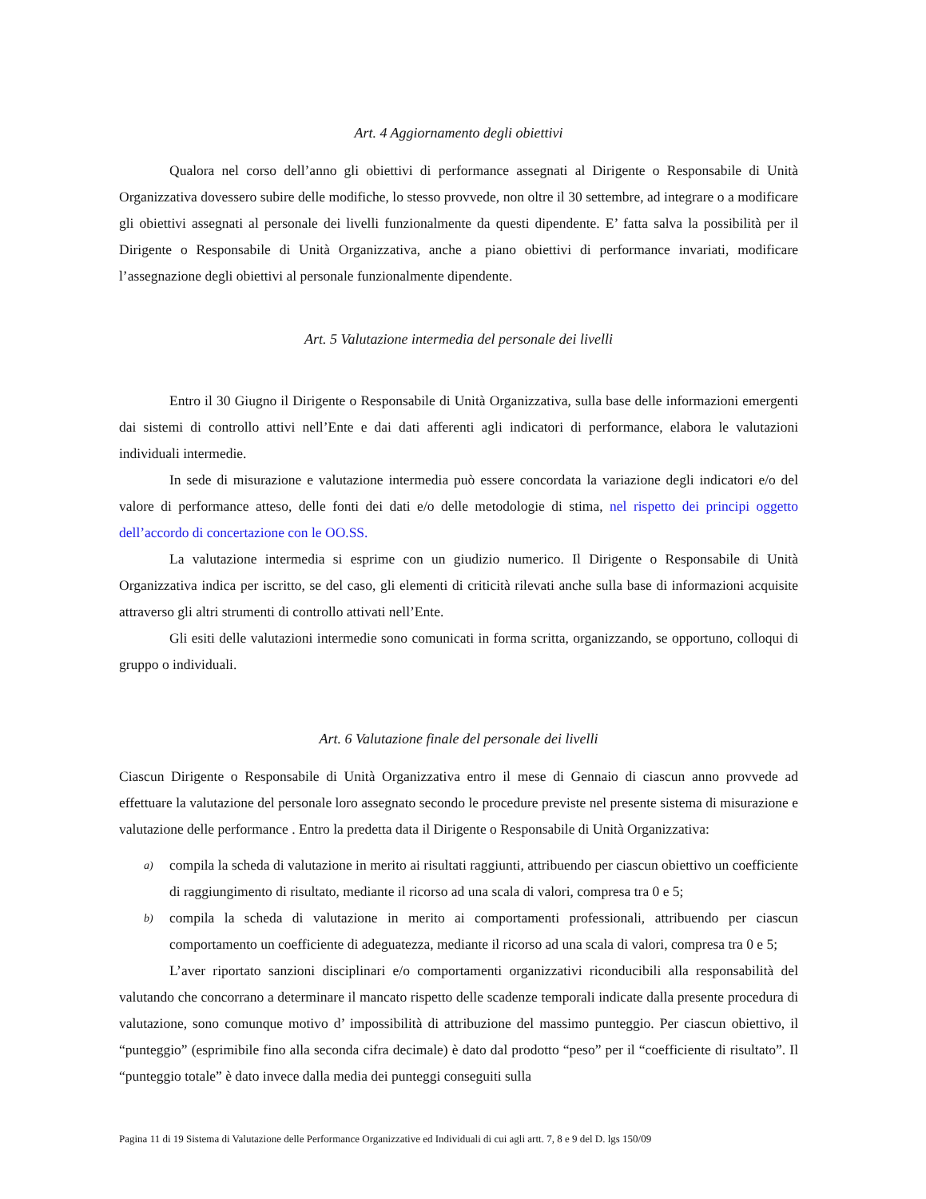Art. 4 Aggiornamento degli obiettivi
Qualora nel corso dell’anno gli obiettivi di performance assegnati al Dirigente o Responsabile di Unità Organizzativa dovessero subire delle modifiche, lo stesso provvede, non oltre il 30 settembre, ad integrare o a modificare gli obiettivi assegnati al personale dei livelli funzionalmente da questi dipendente. E’ fatta salva la possibilità per il Dirigente o Responsabile di Unità Organizzativa, anche a piano obiettivi di performance invariati, modificare l’assegnazione degli obiettivi al personale funzionalmente dipendente.
Art. 5 Valutazione intermedia del personale dei livelli
Entro il 30 Giugno il Dirigente o Responsabile di Unità Organizzativa, sulla base delle informazioni emergenti dai sistemi di controllo attivi nell’Ente e dai dati afferenti agli indicatori di performance, elabora le valutazioni individuali intermedie.
In sede di misurazione e valutazione intermedia può essere concordata la variazione degli indicatori e/o del valore di performance atteso, delle fonti dei dati e/o delle metodologie di stima, nel rispetto dei principi oggetto dell’accordo di concertazione con le OO.SS.
La valutazione intermedia si esprime con un giudizio numerico. Il Dirigente o Responsabile di Unità Organizzativa indica per iscritto, se del caso, gli elementi di criticità rilevati anche sulla base di informazioni acquisite attraverso gli altri strumenti di controllo attivati nell’Ente.
Gli esiti delle valutazioni intermedie sono comunicati in forma scritta, organizzando, se opportuno, colloqui di gruppo o individuali.
Art. 6 Valutazione finale del personale dei livelli
Ciascun Dirigente o Responsabile di Unità Organizzativa entro il mese di Gennaio di ciascun anno provvede ad effettuare la valutazione del personale loro assegnato secondo le procedure previste nel presente sistema di misurazione e valutazione delle performance . Entro la predetta data il Dirigente o Responsabile di Unità Organizzativa:
a) compila la scheda di valutazione in merito ai risultati raggiunti, attribuendo per ciascun obiettivo un coefficiente di raggiungimento di risultato, mediante il ricorso ad una scala di valori, compresa tra 0 e 5;
b) compila la scheda di valutazione in merito ai comportamenti professionali, attribuendo per ciascun comportamento un coefficiente di adeguatezza, mediante il ricorso ad una scala di valori, compresa tra 0 e 5;
L’aver riportato sanzioni disciplinari e/o comportamenti organizzativi riconducibili alla responsabilità del valutando che concorrano a determinare il mancato rispetto delle scadenze temporali indicate dalla presente procedura di valutazione, sono comunque motivo d’ impossibilità di attribuzione del massimo punteggio. Per ciascun obiettivo, il “punteggio” (esprimibile fino alla seconda cifra decimale) è dato dal prodotto “peso” per il “coefficiente di risultato”. Il “punteggio totale” è dato invece dalla media dei punteggi conseguiti sulla
Pagina 11 di 19 Sistema di Valutazione delle Performance Organizzative ed Individuali di cui agli artt. 7, 8 e 9 del D. lgs 150/09